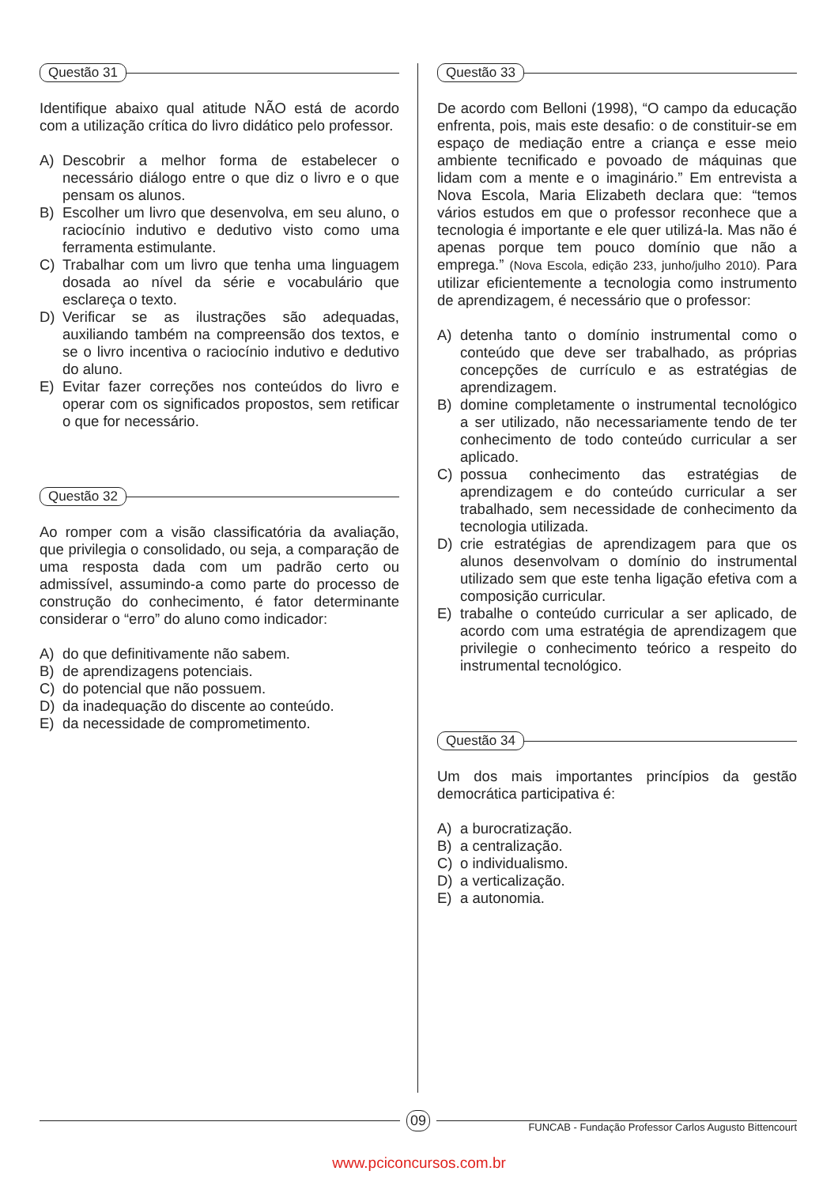Questão 31
Identifique abaixo qual atitude NÃO está de acordo com a utilização crítica do livro didático pelo professor.
A) Descobrir a melhor forma de estabelecer o necessário diálogo entre o que diz o livro e o que pensam os alunos.
B) Escolher um livro que desenvolva, em seu aluno, o raciocínio indutivo e dedutivo visto como uma ferramenta estimulante.
C) Trabalhar com um livro que tenha uma linguagem dosada ao nível da série e vocabulário que esclareça o texto.
D) Verificar se as ilustrações são adequadas, auxiliando também na compreensão dos textos, e se o livro incentiva o raciocínio indutivo e dedutivo do aluno.
E) Evitar fazer correções nos conteúdos do livro e operar com os significados propostos, sem retificar o que for necessário.
Questão 32
Ao romper com a visão classificatória da avaliação, que privilegia o consolidado, ou seja, a comparação de uma resposta dada com um padrão certo ou admissível, assumindo-a como parte do processo de construção do conhecimento, é fator determinante considerar o “erro” do aluno como indicador:
A) do que definitivamente não sabem.
B) de aprendizagens potenciais.
C) do potencial que não possuem.
D) da inadequação do discente ao conteúdo.
E) da necessidade de comprometimento.
Questão 33
De acordo com Belloni (1998), “O campo da educação enfrenta, pois, mais este desafio: o de constituir-se em espaço de mediação entre a criança e esse meio ambiente tecnificado e povoado de máquinas que lidam com a mente e o imaginário.” Em entrevista a Nova Escola, Maria Elizabeth declara que: “temos vários estudos em que o professor reconhece que a tecnologia é importante e ele quer utilizá-la. Mas não é apenas porque tem pouco domínio que não a emprega.” (Nova Escola, edição 233, junho/julho 2010). Para utilizar eficientemente a tecnologia como instrumento de aprendizagem, é necessário que o professor:
A) detenha tanto o domínio instrumental como o conteúdo que deve ser trabalhado, as próprias concepções de currículo e as estratégias de aprendizagem.
B) domine completamente o instrumental tecnológico a ser utilizado, não necessariamente tendo de ter conhecimento de todo conteúdo curricular a ser aplicado.
C) possua conhecimento das estratégias de aprendizagem e do conteúdo curricular a ser trabalhado, sem necessidade de conhecimento da tecnologia utilizada.
D) crie estratégias de aprendizagem para que os alunos desenvolvam o domínio do instrumental utilizado sem que este tenha ligação efetiva com a composição curricular.
E) trabalhe o conteúdo curricular a ser aplicado, de acordo com uma estratégia de aprendizagem que privilegie o conhecimento teórico a respeito do instrumental tecnológico.
Questão 34
Um dos mais importantes princípios da gestão democrática participativa é:
A) a burocratização.
B) a centralização.
C) o individualismo.
D) a verticalização.
E) a autonomia.
09
FUNCAB - Fundação Professor Carlos Augusto Bittencourt
www.pciconcursos.com.br